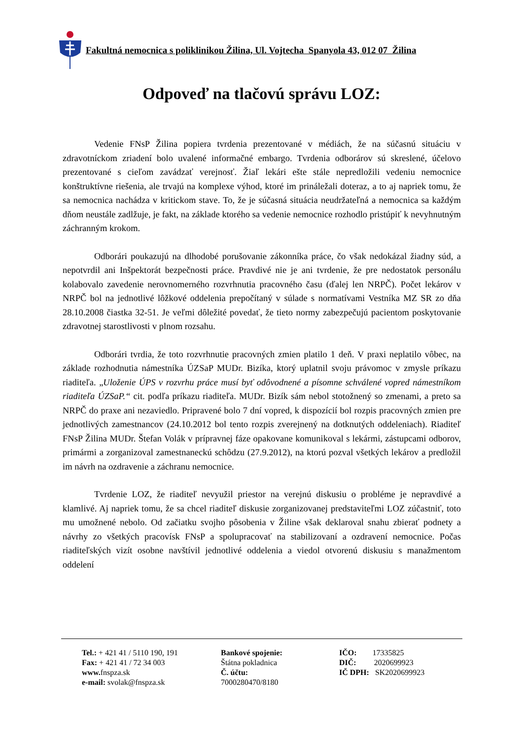Fakultná nemocnica s poliklinikou Žilina, Ul. Vojtecha Spanyola 43, 012 07 Žilina
Odpoveď na tlačovú správu LOZ:
Vedenie FNsP Žilina popiera tvrdenia prezentované v médiách, že na súčasnú situáciu v zdravotníckom zriadení bolo uvalené informačné embargo. Tvrdenia odborárov sú skreslené, účelovo prezentované s cieľom zavádzať verejnosť. Žiaľ lekári ešte stále nepredložili vedeniu nemocnice konštruktívne riešenia, ale trvajú na komplexe výhod, ktoré im prináležali doteraz, a to aj napriek tomu, že sa nemocnica nachádza v kritickom stave. To, že je súčasná situácia neudržateľná a nemocnica sa každým dňom neustále zadlžuje, je fakt, na základe ktorého sa vedenie nemocnice rozhodlo pristúpiť k nevyhnutným záchranným krokom.
Odborári poukazujú na dlhodobé porušovanie zákonníka práce, čo však nedokázal žiadny súd, a nepotvrdil ani Inšpektorát bezpečnosti práce. Pravdivé nie je ani tvrdenie, že pre nedostatok personálu kolabovalo zavedenie nerovnomerného rozvrhnutia pracovného času (ďalej len NRPČ). Počet lekárov v NRPČ bol na jednotlivé lôžkové oddelenia prepočítaný v súlade s normatívami Vestníka MZ SR zo dňa 28.10.2008 čiastka 32-51. Je veľmi dôležité povedať, že tieto normy zabezpečujú pacientom poskytovanie zdravotnej starostlivosti v plnom rozsahu.
Odborári tvrdia, že toto rozvrhnutie pracovných zmien platilo 1 deň. V praxi neplatilo vôbec, na základe rozhodnutia námestníka ÚZSaP MUDr. Bizíka, ktorý uplatnil svoju právomoc v zmysle príkazu riaditeľa. „Uloženie ÚPS v rozvrhu práce musí byť odôvodnené a písomne schválené vopred námestníkom riaditeľa ÚZSaP.“ cit. podľa príkazu riaditeľa. MUDr. Bizík sám nebol stotožnený so zmenami, a preto sa NRPČ do praxe ani nezaviedlo. Pripravené bolo 7 dní vopred, k dispozícií bol rozpis pracovných zmien pre jednotlivých zamestnancov (24.10.2012 bol tento rozpis zverejnený na dotknutých oddeleniach). Riaditeľ FNsP Žilina MUDr. Štefan Volák v prípravnej fáze opakovane komunikoval s lekármi, zástupcami odborov, primármi a zorganizoval zamestnaneckú schôdzu (27.9.2012), na ktorú pozval všetkých lekárov a predložil im návrh na ozdravenie a záchranu nemocnice.
Tvrdenie LOZ, že riaditeľ nevyužil priestor na verejnú diskusiu o probléme je nepravdivé a klamlivé. Aj napriek tomu, že sa chcel riaditeľ diskusie zorganizovanej predstaviteľmi LOZ zúčastniť, toto mu umožnené nebolo. Od začiatku svojho pôsobenia v Žiline však deklaroval snahu zbierať podnety a návrhy zo všetkých pracovísk FNsP a spolupracovať na stabilizovaní a ozdravení nemocnice. Počas riaditeľských vizít osobne navštívil jednotlivé oddelenia a viedol otvorenú diskusiu s manažmentom oddelení
Tel.: + 421 41 / 5110 190, 191
Fax: + 421 41 / 72 34 003
www. fnspza.sk
e-mail: svolak@fnspza.sk
Bankové spojenie:
Štátna pokladnica
Č. účtu:
7000280470/8180
IČO: 17335825
DIČ: 2020699923
IČ DPH: SK2020699923